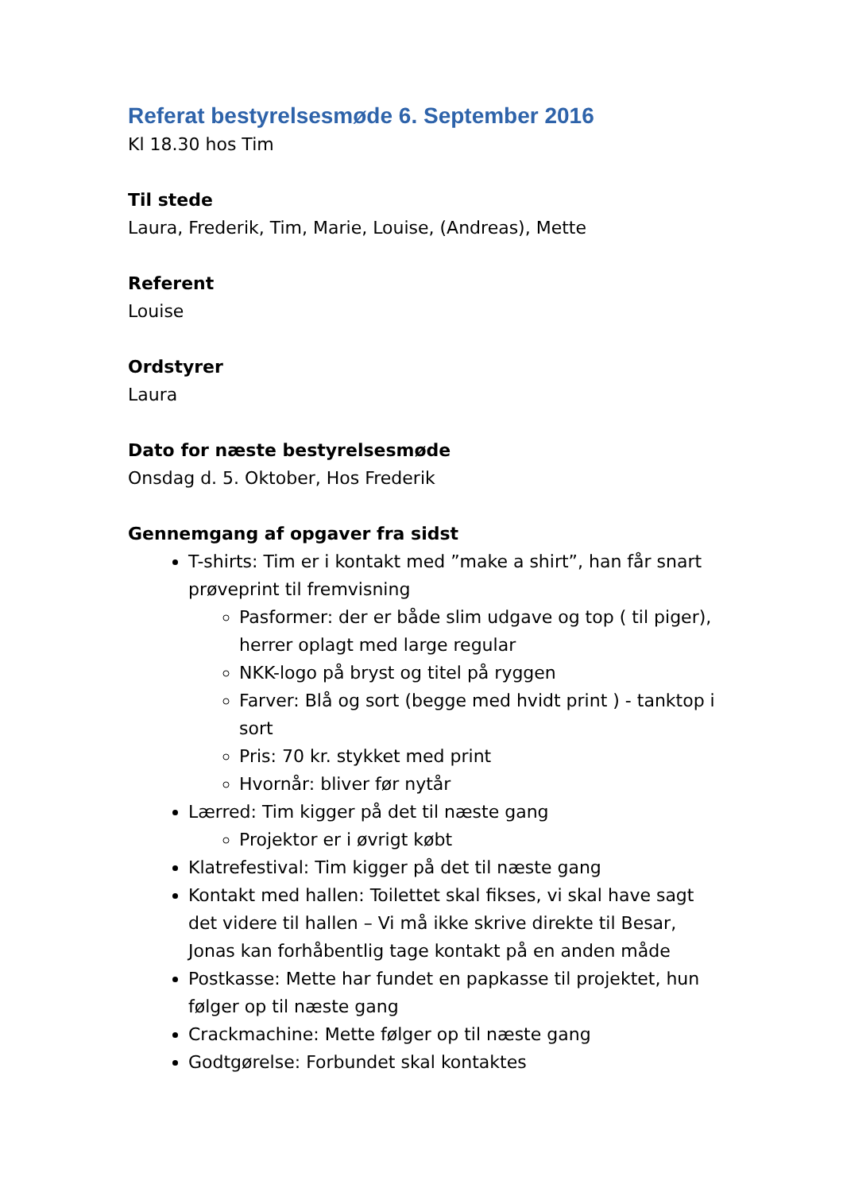Referat bestyrelsesmøde 6. September 2016
Kl 18.30 hos Tim
Til stede
Laura, Frederik, Tim, Marie, Louise, (Andreas), Mette
Referent
Louise
Ordstyrer
Laura
Dato for næste bestyrelsesmøde
Onsdag d. 5. Oktober, Hos Frederik
Gennemgang af opgaver fra sidst
T-shirts: Tim er i kontakt med ”make a shirt”, han får snart prøveprint til fremvisning
Pasformer: der er både slim udgave og top ( til piger), herrer oplagt med large regular
NKK-logo på bryst og titel på ryggen
Farver: Blå og sort (begge med hvidt print ) - tanktop i sort
Pris: 70 kr. stykket med print
Hvornår: bliver før nytår
Lærred: Tim kigger på det til næste gang
Projektor er i øvrigt købt
Klatrefestival: Tim kigger på det til næste gang
Kontakt med hallen: Toilettet skal fikses, vi skal have sagt det videre til hallen – Vi må ikke skrive direkte til Besar, Jonas kan forhåbentlig tage kontakt på en anden måde
Postkasse: Mette har fundet en papkasse til projektet, hun følger op til næste gang
Crackmachine: Mette følger op til næste gang
Godtgørelse: Forbundet skal kontaktes